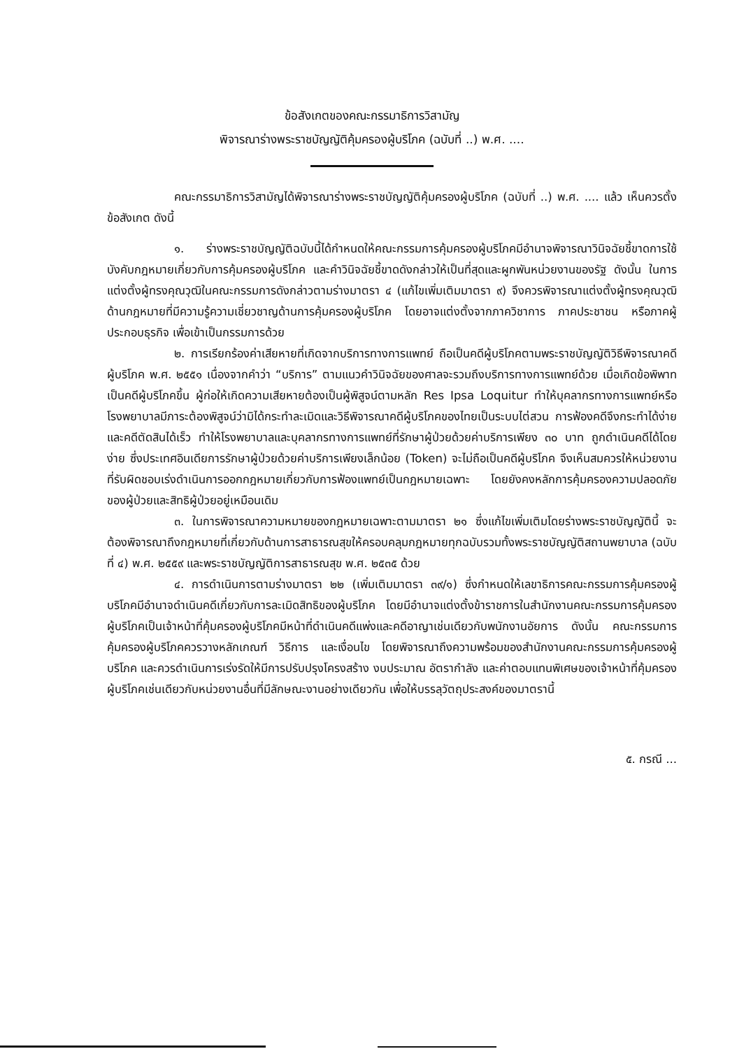ข้อสังเกตของคณะกรรมาธิการวิสามัญ
พิจารณาร่างพระราชบัญญัติคุ้มครองผู้บริโภค (ฉบับที่ ..) พ.ศ. ....
คณะกรรมาธิการวิสามัญได้พิจารณาร่างพระราชบัญญัติคุ้มครองผู้บริโภค (ฉบับที่ ..) พ.ศ. .... แล้ว เห็นควรตั้งข้อสังเกต ดังนี้
๑. ร่างพระราชบัญญัติฉบับนี้ได้กำหนดให้คณะกรรมการคุ้มครองผู้บริโภคมีอำนาจพิจารณาวินิจฉัยชี้ขาดการใช้บังคับกฎหมายเกี่ยวกับการคุ้มครองผู้บริโภค และคำวินิจฉัยชี้ขาดดังกล่าวให้เป็นที่สุดและผูกพันหน่วยงานของรัฐ ดังนั้น ในการแต่งตั้งผู้ทรงคุณวุฒิในคณะกรรมการดังกล่าวตามร่างมาตรา ๔ (แก้ไขเพิ่มเติมมาตรา ๙) จึงควรพิจารณาแต่งตั้งผู้ทรงคุณวุฒิด้านกฎหมายที่มีความรู้ความเชี่ยวชาญด้านการคุ้มครองผู้บริโภค โดยอาจแต่งตั้งจากภาควิชาการ ภาคประชาชน หรือภาคผู้ประกอบธุรกิจ เพื่อเข้าเป็นกรรมการด้วย
๒. การเรียกร้องค่าเสียหายที่เกิดจากบริการทางการแพทย์ ถือเป็นคดีผู้บริโภคตามพระราชบัญญัติวิธีพิจารณาคดีผู้บริโภค พ.ศ. ๒๕๕๑ เนื่องจากคำว่า “บริการ” ตามแนวคำวินิจฉัยของศาลจะรวมถึงบริการทางการแพทย์ด้วย เมื่อเกิดข้อพิพาทเป็นคดีผู้บริโภคขึ้น ผู้ก่อให้เกิดความเสียหายต้องเป็นผู้พิสูจน์ตามหลัก Res Ipsa Loquitur ทำให้บุคลากรทางการแพทย์หรือโรงพยาบาลมีภาระต้องพิสูจน์ว่ามิได้กระทำละเมิดและวิธีพิจารณาคดีผู้บริโภคของไทยเป็นระบบไต่สวน การฟ้องคดีจึงกระทำได้ง่ายและคดีตัดสินได้เร็ว ทำให้โรงพยาบาลและบุคลากรทางการแพทย์ที่รักษาผู้ป่วยด้วยค่าบริการเพียง ๓๐ บาท ถูกดำเนินคดีได้โดยง่าย ซึ่งประเทศอินเดียการรักษาผู้ป่วยด้วยค่าบริการเพียงเล็กน้อย (Token) จะไม่ถือเป็นคดีผู้บริโภค จึงเห็นสมควรให้หน่วยงานที่รับผิดชอบเร่งดำเนินการออกกฎหมายเกี่ยวกับการฟ้องแพทย์เป็นกฎหมายเฉพาะ โดยยังคงหลักการคุ้มครองความปลอดภัยของผู้ป่วยและสิทธิผู้ป่วยอยู่เหมือนเดิม
๓. ในการพิจารณาความหมายของกฎหมายเฉพาะตามมาตรา ๒๑ ซึ่งแก้ไขเพิ่มเติมโดยร่างพระราชบัญญัตินี้ จะต้องพิจารณาถึงกฎหมายที่เกี่ยวกับด้านการสาธารณสุขให้ครอบคลุมกฎหมายทุกฉบับรวมทั้งพระราชบัญญัติสถานพยาบาล (ฉบับที่ ๔) พ.ศ. ๒๕๕๙ และพระราชบัญญัติการสาธารณสุข พ.ศ. ๒๕๓๕ ด้วย
๔. การดำเนินการตามร่างมาตรา ๒๒ (เพิ่มเติมมาตรา ๓๙/๑) ซึ่งกำหนดให้เลขาธิการคณะกรรมการคุ้มครองผู้บริโภคมีอำนาจดำเนินคดีเกี่ยวกับการละเมิดสิทธิของผู้บริโภค โดยมีอำนาจแต่งตั้งข้าราชการในสำนักงานคณะกรรมการคุ้มครองผู้บริโภคเป็นเจ้าหน้าที่คุ้มครองผู้บริโภคมีหน้าที่ดำเนินคดีแพ่งและคดีอาญาเช่นเดียวกับพนักงานอัยการ ดังนั้น คณะกรรมการคุ้มครองผู้บริโภคควรวางหลักเกณฑ์ วิธีการ และเงื่อนไข โดยพิจารณาถึงความพร้อมของสำนักงานคณะกรรมการคุ้มครองผู้บริโภค และควรดำเนินการเร่งรัดให้มีการปรับปรุงโครงสร้าง งบประมาณ อัตรากำลัง และค่าตอบแทนพิเศษของเจ้าหน้าที่คุ้มครองผู้บริโภคเช่นเดียวกับหน่วยงานอื่นที่มีลักษณะงานอย่างเดียวกัน เพื่อให้บรรลุวัตถุประสงค์ของมาตรานี้
๕. กรณี ...